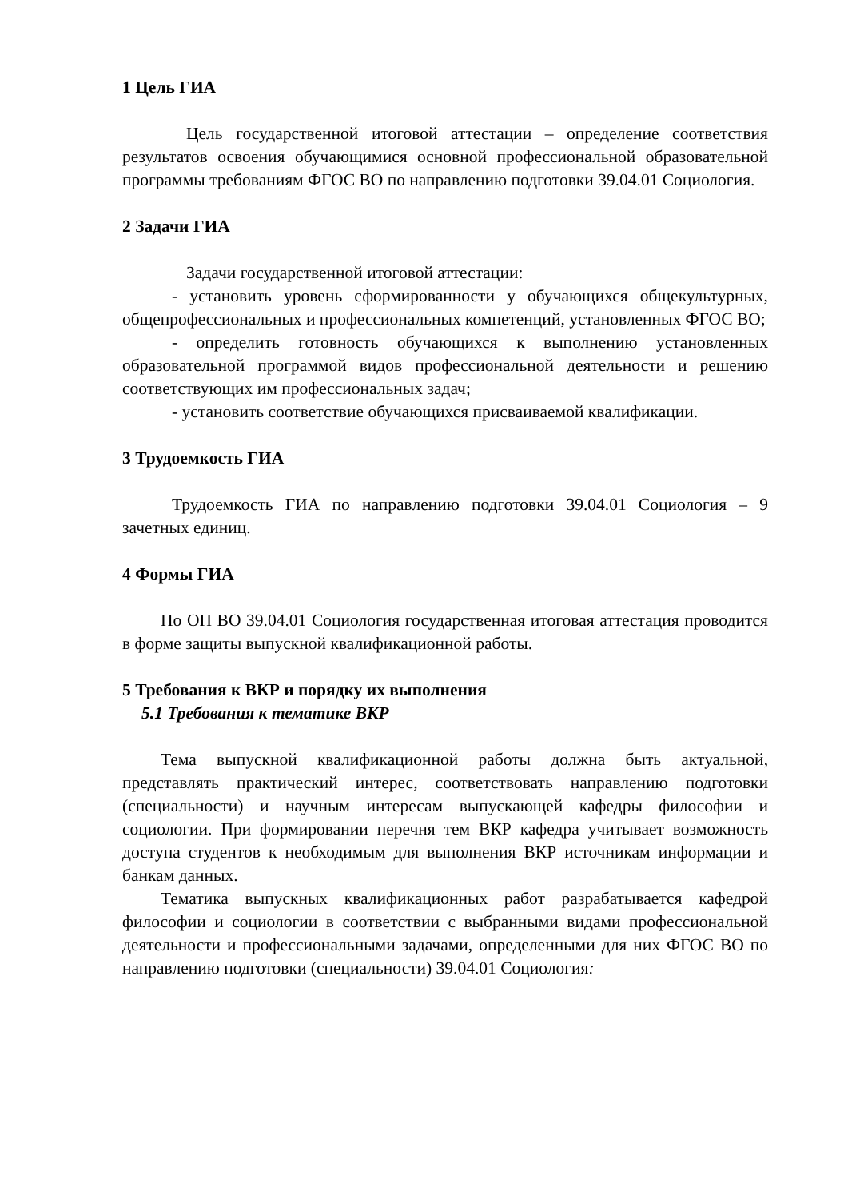1 Цель ГИА
Цель государственной итоговой аттестации – определение соответствия результатов освоения обучающимися основной профессиональной образовательной программы требованиям ФГОС ВО по направлению подготовки 39.04.01 Социология.
2 Задачи ГИА
Задачи государственной итоговой аттестации:
- установить уровень сформированности у обучающихся общекультурных, общепрофессиональных и профессиональных компетенций, установленных ФГОС ВО;
- определить готовность обучающихся к выполнению установленных образовательной программой видов профессиональной деятельности и решению соответствующих им профессиональных задач;
- установить соответствие обучающихся присваиваемой квалификации.
3 Трудоемкость ГИА
Трудоемкость ГИА по направлению подготовки 39.04.01 Социология – 9 зачетных единиц.
4 Формы ГИА
По ОП ВО 39.04.01 Социология государственная итоговая аттестация проводится в форме защиты выпускной квалификационной работы.
5 Требования к ВКР и порядку их выполнения
5.1 Требования к тематике ВКР
Тема выпускной квалификационной работы должна быть актуальной, представлять практический интерес, соответствовать направлению подготовки (специальности) и научным интересам выпускающей кафедры философии и социологии. При формировании перечня тем ВКР кафедра учитывает возможность доступа студентов к необходимым для выполнения ВКР источникам информации и банкам данных.
Тематика выпускных квалификационных работ разрабатывается кафедрой философии и социологии в соответствии с выбранными видами профессиональной деятельности и профессиональными задачами, определенными для них ФГОС ВО по направлению подготовки (специальности) 39.04.01 Социология: